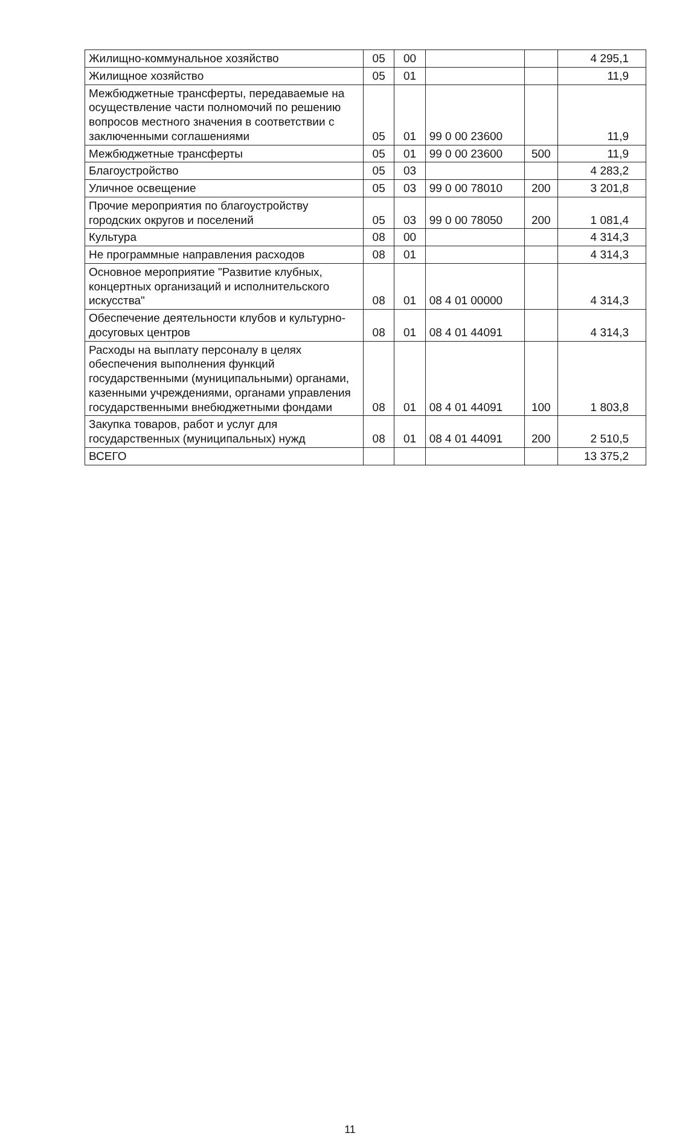| Жилищно-коммунальное хозяйство | 05 | 00 | | | 4 295,1 |
| Жилищное хозяйство | 05 | 01 | | | 11,9 |
| Межбюджетные трансферты, передаваемые на осуществление части полномочий по решению вопросов местного значения в соответствии с заключенными соглашениями | 05 | 01 | 99 0 00 23600 | | 11,9 |
| Межбюджетные трансферты | 05 | 01 | 99 0 00 23600 | 500 | 11,9 |
| Благоустройство | 05 | 03 | | | 4 283,2 |
| Уличное освещение | 05 | 03 | 99 0 00 78010 | 200 | 3 201,8 |
| Прочие мероприятия по благоустройству городских округов и поселений | 05 | 03 | 99 0 00 78050 | 200 | 1 081,4 |
| Культура | 08 | 00 | | | 4 314,3 |
| Не программные направления расходов | 08 | 01 | | | 4 314,3 |
| Основное мероприятие "Развитие клубных, концертных организаций и исполнительского искусства" | 08 | 01 | 08 4 01 00000 | | 4 314,3 |
| Обеспечение деятельности клубов и культурно-досуговых центров | 08 | 01 | 08 4 01 44091 | | 4 314,3 |
| Расходы на выплату персоналу в целях обеспечения выполнения функций государственными (муниципальными) органами, казенными учреждениями, органами управления государственными внебюджетными фондами | 08 | 01 | 08 4 01 44091 | 100 | 1 803,8 |
| Закупка товаров, работ и услуг для государственных (муниципальных) нужд | 08 | 01 | 08 4 01 44091 | 200 | 2 510,5 |
| ВСЕГО | | | | | 13 375,2 |
11